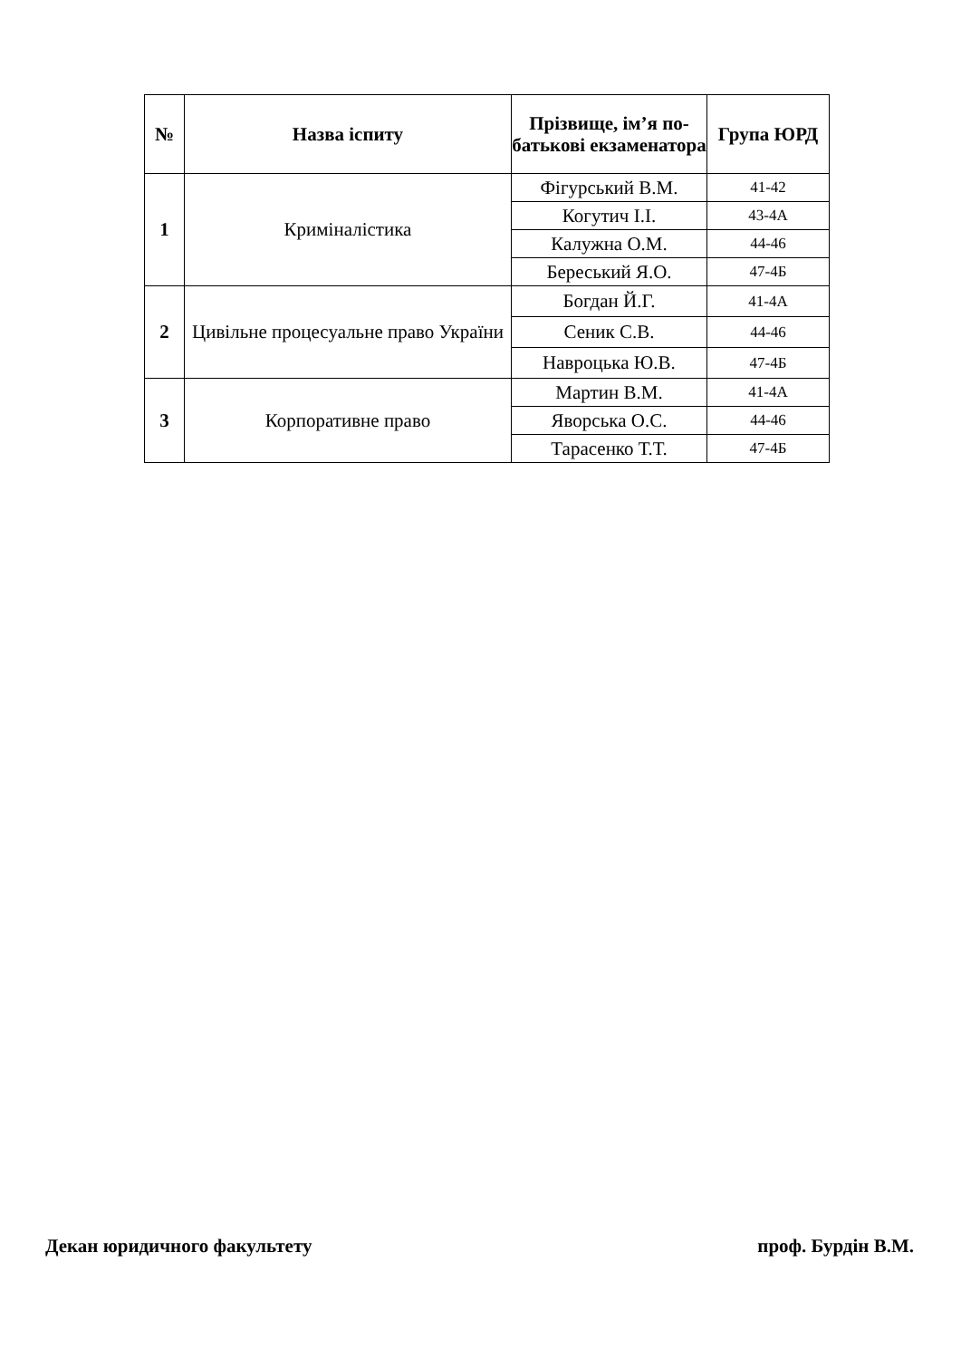| № | Назва іспиту | Прізвище, ім’я по-батькові екзаменатора | Група ЮРД |
| --- | --- | --- | --- |
| 1 | Криміналістика | Фігурський В.М. | 41-42 |
| | | Когутич І.І. | 43-4А |
| | | Калужна О.М. | 44-46 |
| | | Береський Я.О. | 47-4Б |
| 2 | Цивільне процесуальне право України | Богдан Й.Г. | 41-4А |
| | | Сеник С.В. | 44-46 |
| | | Навроцька Ю.В. | 47-4Б |
| 3 | Корпоративне право | Мартин В.М. | 41-4А |
| | | Яворська О.С. | 44-46 |
| | | Тарасенко Т.Т. | 47-4Б |
Декан юридичного факультету проф. Бурдін В.М.